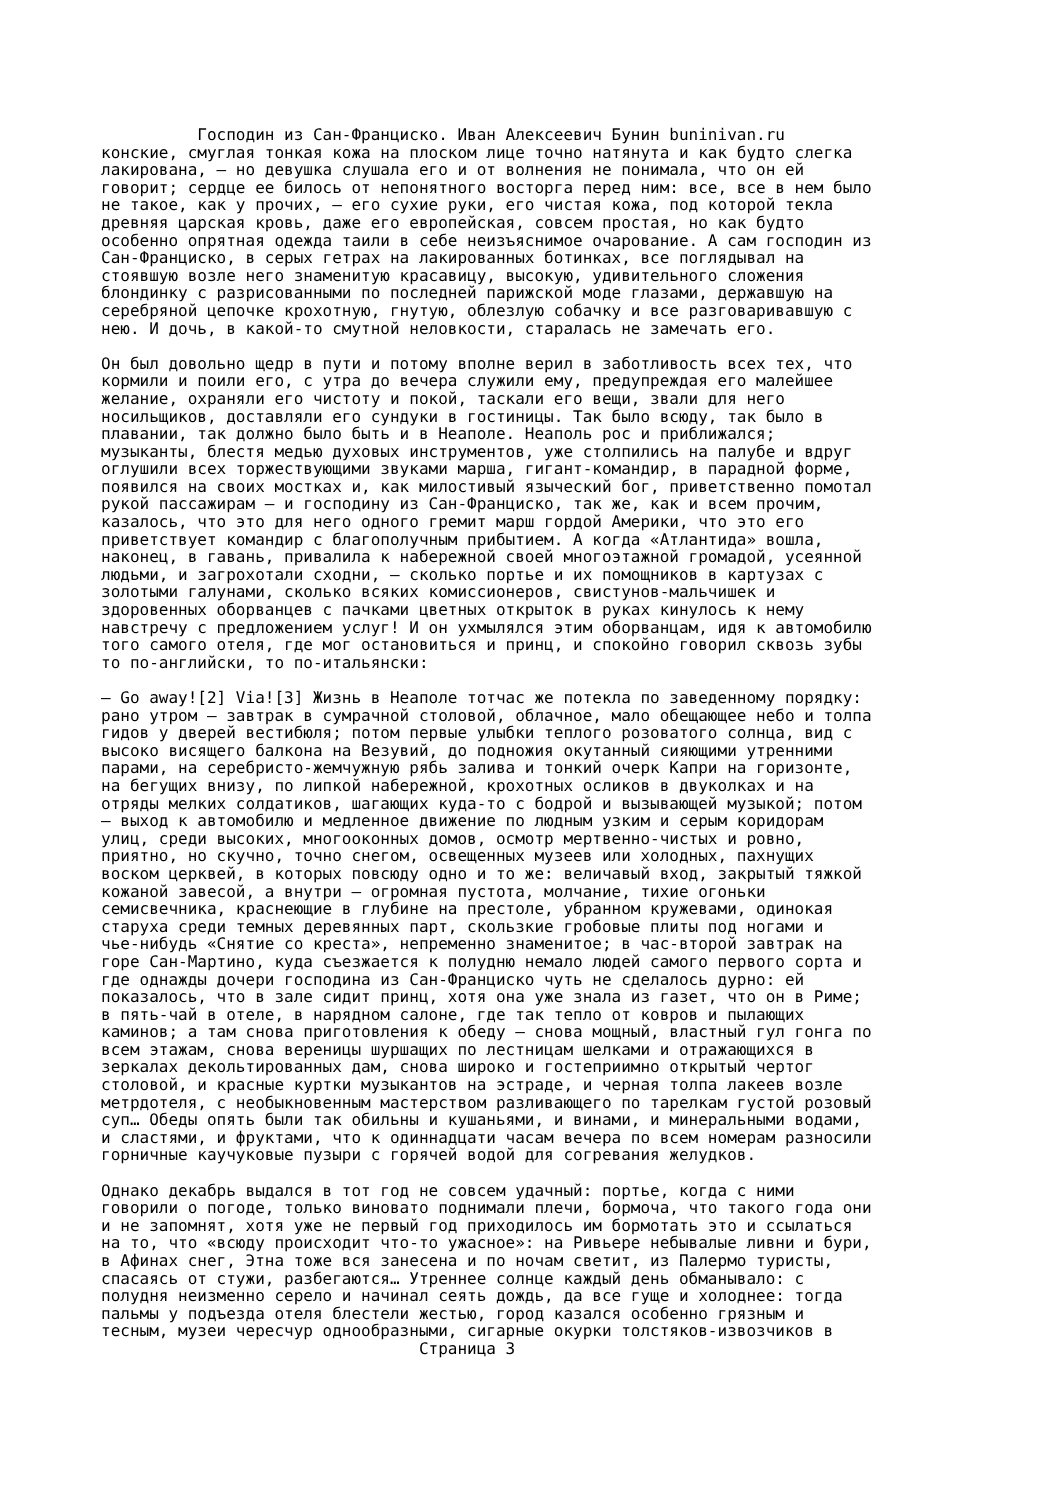Господин из Сан-Франциско. Иван Алексеевич Бунин buninivan.ru конские, смуглая тонкая кожа на плоском лице точно натянута и как будто слегка лакирована, – но девушка слушала его и от волнения не понимала, что он ей говорит; сердце ее билось от непонятного восторга перед ним: все, все в нем было не такое, как у прочих, – его сухие руки, его чистая кожа, под которой текла древняя царская кровь, даже его европейская, совсем простая, но как будто особенно опрятная одежда таили в себе неизъяснимое очарование. А сам господин из Сан-Франциско, в серых гетрах на лакированных ботинках, все поглядывал на стоявшую возле него знаменитую красавицу, высокую, удивительного сложения блондинку с разрисованными по последней парижской моде глазами, державшую на серебряной цепочке крохотную, гнутую, облезлую собачку и все разговаривавшую с нею. И дочь, в какой-то смутной неловкости, старалась не замечать его. Он был довольно щедр в пути и потому вполне верил в заботливость всех тех, что кормили и поили его, с утра до вечера служили ему, предупреждая его малейшее желание, охраняли его чистоту и покой, таскали его вещи, звали для него носильщиков, доставляли его сундуки в гостиницы. Так было всюду, так было в плавании, так должно было быть и в Неаполе. Неаполь рос и приближался; музыканты, блестя медью духовых инструментов, уже столпились на палубе и вдруг оглушили всех торжествующими звуками марша, гигант-командир, в парадной форме, появился на своих мостках и, как милостивый языческий бог, приветственно помотал рукой пассажирам – и господину из Сан-Франциско, так же, как и всем прочим, казалось, что это для него одного гремит марш гордой Америки, что это его приветствует командир с благополучным прибытием. А когда «Атлантида» вошла, наконец, в гавань, привалила к набережной своей многоэтажной громадой, усеянной людьми, и загрохотали сходни, – сколько портье и их помощников в картузах с золотыми галунами, сколько всяких комиссионеров, свистунов-мальчишек и здоровенных оборванцев с пачками цветных открыток в руках кинулось к нему навстречу с предложением услуг! И он ухмылялся этим оборванцам, идя к автомобилю того самого отеля, где мог остановиться и принц, и спокойно говорил сквозь зубы то по-английски, то по-итальянски: – Go away![2] Via![3] Жизнь в Неаполе тотчас же потекла по заведенному порядку: рано утром – завтрак в сумрачной столовой, облачное, мало обещающее небо и толпа гидов у дверей вестибюля; потом первые улыбки теплого розоватого солнца, вид с высоко висящего балкона на Везувий, до подножия окутанный сияющими утренними парами, на серебристо-жемчужную рябь залива и тонкий очерк Капри на горизонте, на бегущих внизу, по липкой набережной, крохотных осликов в двуколках и на отряды мелких солдатиков, шагающих куда-то с бодрой и вызывающей музыкой; потом – выход к автомобилю и медленное движение по людным узким и серым коридорам улиц, среди высоких, многооконных домов, осмотр мертвенно-чистых и ровно, приятно, но скучно, точно снегом, освещенных музеев или холодных, пахнущих воском церквей, в которых повсюду одно и то же: величавый вход, закрытый тяжкой кожаной завесой, а внутри – огромная пустота, молчание, тихие огоньки семисвечника, краснеющие в глубине на престоле, убранном кружевами, одинокая старуха среди темных деревянных парт, скользкие гробовые плиты под ногами и чье-нибудь «Снятие со креста», непременно знаменитое; в час-второй завтрак на горе Сан-Мартино, куда съезжается к полудню немало людей самого первого сорта и где однажды дочери господина из Сан-Франциско чуть не сделалось дурно: ей показалось, что в зале сидит принц, хотя она уже знала из газет, что он в Риме; в пять-чай в отеле, в нарядном салоне, где так тепло от ковров и пылающих каминов; а там снова приготовления к обеду – снова мощный, властный гул гонга по всем этажам, снова вереницы шуршащих по лестницам шелками и отражающихся в зеркалах декольтированных дам, снова широко и гостеприимно открытый чертог столовой, и красные куртки музыкантов на эстраде, и черная толпа лакеев возле метрдотеля, с необыкновенным мастерством разливающего по тарелкам густой розовый суп… Обеды опять были так обильны и кушаньями, и винами, и минеральными водами, и сластями, и фруктами, что к одиннадцати часам вечера по всем номерам разносили горничные каучуковые пузыри с горячей водой для согревания желудков. Однако декабрь выдался в тот год не совсем удачный: портье, когда с ними говорили о погоде, только виновато поднимали плечи, бормоча, что такого года они и не запомнят, хотя уже не первый год приходилось им бормотать это и ссылаться на то, что «всюду происходит что-то ужасное»: на Ривьере небывалые ливни и бури, в Афинах снег, Этна тоже вся занесена и по ночам светит, из Палермо туристы, спасаясь от стужи, разбегаются… Утреннее солнце каждый день обманывало: с полудня неизменно серело и начинал сеять дождь, да все гуще и холоднее: тогда пальмы у подъезда отеля блестели жестью, город казался особенно грязным и тесным, музеи чересчур однообразными, сигарные окурки толстяков-извозчиков в Страница 3